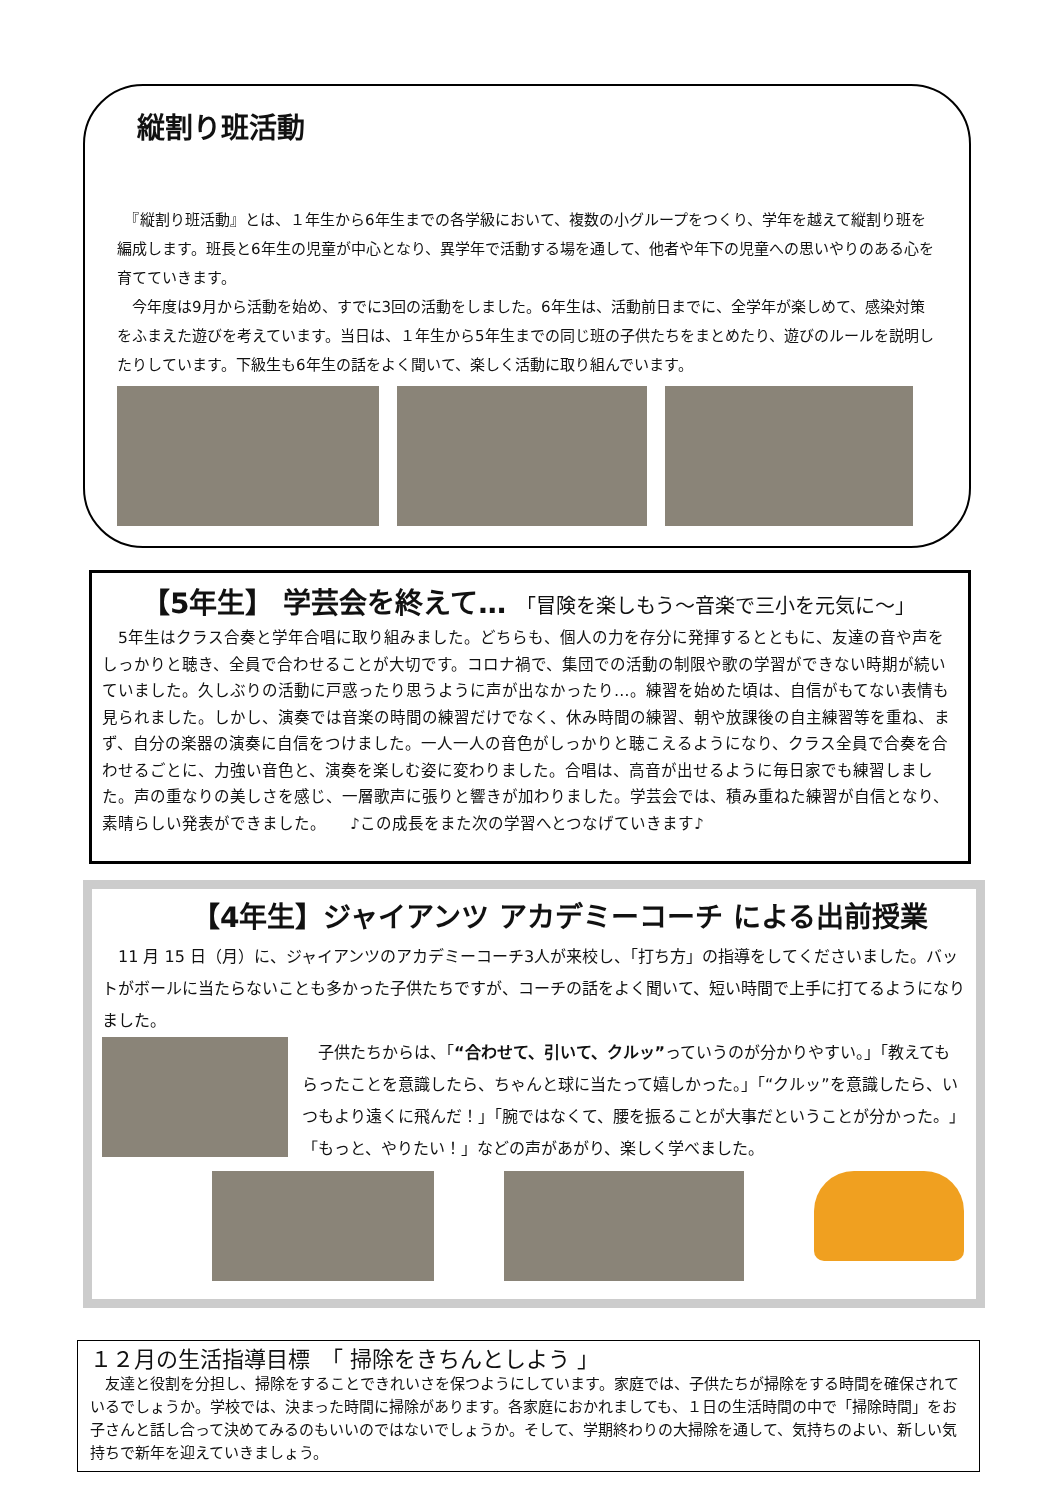縦割り班活動
　『縦割り班活動』とは、１年生から6年生までの各学級において、複数の小グループをつくり、学年を越えて縦割り班を編成します。班長と6年生の児童が中心となり、異学年で活動する場を通して、他者や年下の児童への思いやりのある心を育てていきます。
　今年度は9月から活動を始め、すでに3回の活動をしました。6年生は、活動前日までに、全学年が楽しめて、感染対策をふまえた遊びを考えています。当日は、１年生から5年生までの同じ班の子供たちをまとめたり、遊びのルールを説明したりしています。下級生も6年生の話をよく聞いて、楽しく活動に取り組んでいます。
【5年生】 学芸会を終えて… 「冒険を楽しもう～音楽で三小を元気に～」
　5年生はクラス合奏と学年合唱に取り組みました。どちらも、個人の力を存分に発揮するとともに、友達の音や声をしっかりと聴き、全員で合わせることが大切です。コロナ禍で、集団での活動の制限や歌の学習ができない時期が続いていました。久しぶりの活動に戸惑ったり思うように声が出なかったり…。練習を始めた頃は、自信がもてない表情も見られました。しかし、演奏では音楽の時間の練習だけでなく、休み時間の練習、朝や放課後の自主練習等を重ね、まず、自分の楽器の演奏に自信をつけました。一人一人の音色がしっかりと聴こえるようになり、クラス全員で合奏を合わせるごとに、力強い音色と、演奏を楽しむ姿に変わりました。合唱は、高音が出せるように毎日家でも練習しました。声の重なりの美しさを感じ、一層歌声に張りと響きが加わりました。学芸会では、積み重ねた練習が自信となり、素晴らしい発表ができました。　　♪この成長をまた次の学習へとつなげていきます♪
【4年生】ジャイアンツ アカデミーコーチ による出前授業
　11 月 15 日（月）に、ジャイアンツのアカデミーコーチ3人が来校し、「打ち方」の指導をしてくださいました。バットがボールに当たらないことも多かった子供たちですが、コーチの話をよく聞いて、短い時間で上手に打てるようになりました。
　子供たちからは、「“合わせて、引いて、クルッ”っていうのが分かりやすい。」「教えてもらったことを意識したら、ちゃんと球に当たって嬉しかった。」「“クルッ”を意識したら、いつもより遠くに飛んだ！」「腕ではなくて、腰を振ることが大事だということが分かった。」「もっと、やりたい！」などの声があがり、楽しく学べました。
１２月の生活指導目標　「 掃除をきちんとしよう 」
　友達と役割を分担し、掃除をすることできれいさを保つようにしています。家庭では、子供たちが掃除をする時間を確保されているでしょうか。学校では、決まった時間に掃除があります。各家庭におかれましても、１日の生活時間の中で「掃除時間」をお子さんと話し合って決めてみるのもいいのではないでしょうか。そして、学期終わりの大掃除を通して、気持ちのよい、新しい気持ちで新年を迎えていきましょう。